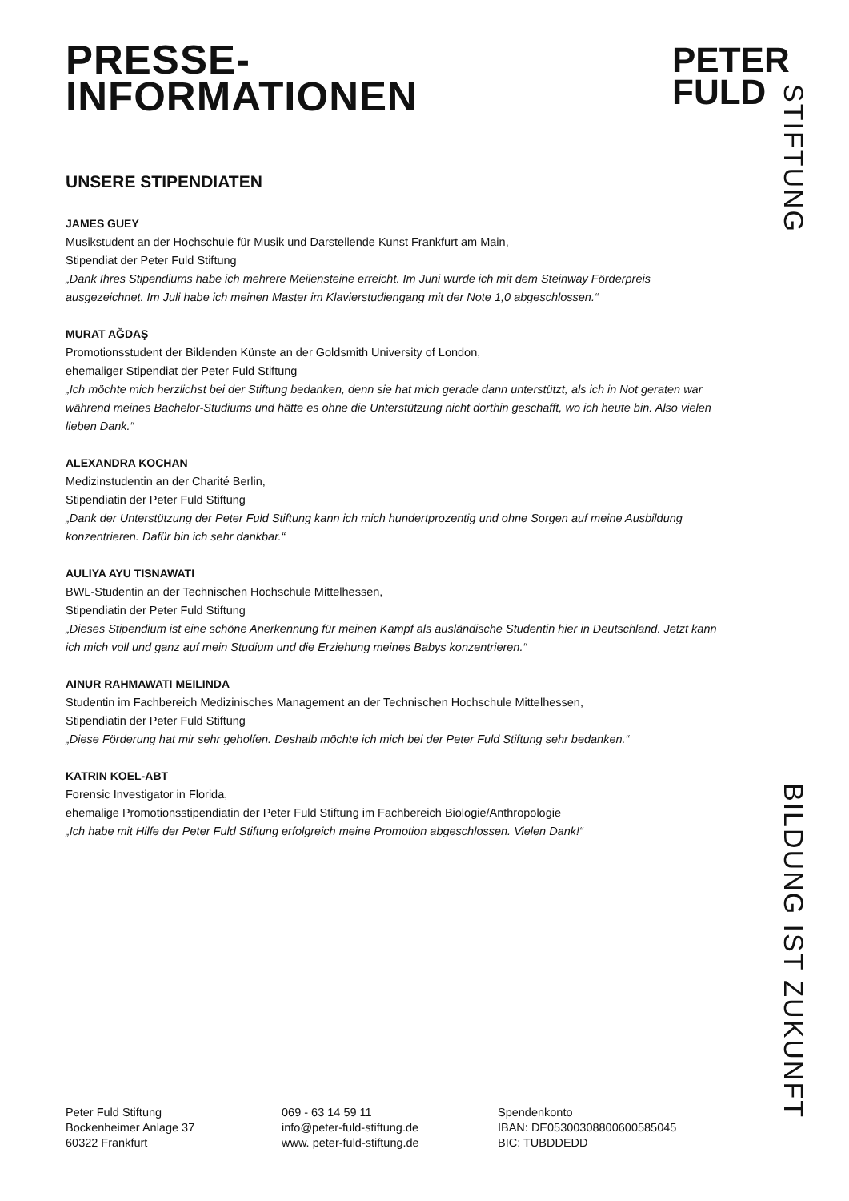PRESSE-
INFORMATIONEN
PETER
FULD
STIFTUNG
UNSERE STIPENDIATEN
JAMES GUEY
Musikstudent an der Hochschule für Musik und Darstellende Kunst Frankfurt am Main,
Stipendiat der Peter Fuld Stiftung
„Dank Ihres Stipendiums habe ich mehrere Meilensteine erreicht. Im Juni wurde ich mit dem Steinway Förderpreis ausgezeichnet. Im Juli habe ich meinen Master im Klavierstudiengang mit der Note 1,0 abgeschlossen.“
MURAT AĞDAŞ
Promotionsstudent der Bildenden Künste an der Goldsmith University of London,
ehemaliger Stipendiat der Peter Fuld Stiftung
„Ich möchte mich herzlichst bei der Stiftung bedanken, denn sie hat mich gerade dann unterstützt, als ich in Not geraten war während meines Bachelor-Studiums und hätte es ohne die Unterstützung nicht dorthin geschafft, wo ich heute bin. Also vielen lieben Dank.“
ALEXANDRA KOCHAN
Medizinstudentin an der Charité Berlin,
Stipendiatin der Peter Fuld Stiftung
„Dank der Unterstützung der Peter Fuld Stiftung kann ich mich hundertprozentig und ohne Sorgen auf meine Ausbildung konzentrieren. Dafür bin ich sehr dankbar.“
AULIYA AYU TISNAWATI
BWL-Studentin an der Technischen Hochschule Mittelhessen,
Stipendiatin der Peter Fuld Stiftung
„Dieses Stipendium ist eine schöne Anerkennung für meinen Kampf als ausländische Studentin hier in Deutschland. Jetzt kann ich mich voll und ganz auf mein Studium und die Erziehung meines Babys konzentrieren.“
AINUR RAHMAWATI MEILINDA
Studentin im Fachbereich Medizinisches Management an der Technischen Hochschule Mittelhessen,
Stipendiatin der Peter Fuld Stiftung
„Diese Förderung hat mir sehr geholfen. Deshalb möchte ich mich bei der Peter Fuld Stiftung sehr bedanken.“
KATRIN KOEL-ABT
Forensic Investigator in Florida,
ehemalige Promotionsstipendiatin der Peter Fuld Stiftung im Fachbereich Biologie/Anthropologie
„Ich habe mit Hilfe der Peter Fuld Stiftung erfolgreich meine Promotion abgeschlossen. Vielen Dank!“
BILDUNG IST ZUKUNFT
Peter Fuld Stiftung
Bockenheimer Anlage 37
60322 Frankfurt
069 - 63 14 59 11
info@peter-fuld-stiftung.de
www. peter-fuld-stiftung.de
Spendenkonto
IBAN: DE05300308800600585045
BIC: TUBDDEDD